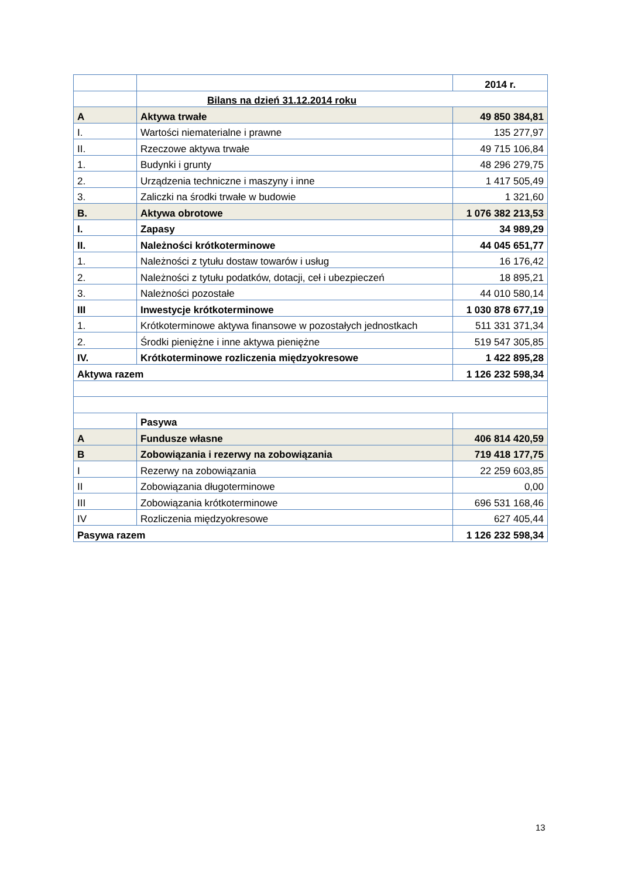| | | 2014 r. |
| | Bilans na dzień 31.12.2014 roku | |
| A | Aktywa trwałe | 49 850 384,81 |
| I. | Wartości niematerialne i prawne | 135 277,97 |
| II. | Rzeczowe aktywa trwałe | 49 715 106,84 |
| 1. | Budynki i grunty | 48 296 279,75 |
| 2. | Urządzenia techniczne i maszyny i inne | 1 417 505,49 |
| 3. | Zaliczki na środki trwałe w budowie | 1 321,60 |
| B. | Aktywa obrotowe | 1 076 382 213,53 |
| I. | Zapasy | 34 989,29 |
| II. | Należności krótkoterminowe | 44 045 651,77 |
| 1. | Należności z tytułu dostaw towarów i usług | 16 176,42 |
| 2. | Należności z tytułu podatków, dotacji, ceł i ubezpieczeń | 18 895,21 |
| 3. | Należności pozostałe | 44 010 580,14 |
| III | Inwestycje krótkoterminowe | 1 030 878 677,19 |
| 1. | Krótkoterminowe aktywa finansowe w pozostałych jednostkach | 511 331 371,34 |
| 2. | Środki pieniężne i inne aktywa pieniężne | 519 547 305,85 |
| IV. | Krótkoterminowe rozliczenia międzyokresowe | 1 422 895,28 |
| Aktywa razem | | 1 126 232 598,34 |
| | Pasywa | |
| A | Fundusze własne | 406 814 420,59 |
| B | Zobowiązania i rezerwy na zobowiązania | 719 418 177,75 |
| I | Rezerwy na zobowiązania | 22 259 603,85 |
| II | Zobowiązania długoterminowe | 0,00 |
| III | Zobowiązania krótkoterminowe | 696 531 168,46 |
| IV | Rozliczenia międzyokresowe | 627 405,44 |
| Pasywa razem | | 1 126 232 598,34 |
13